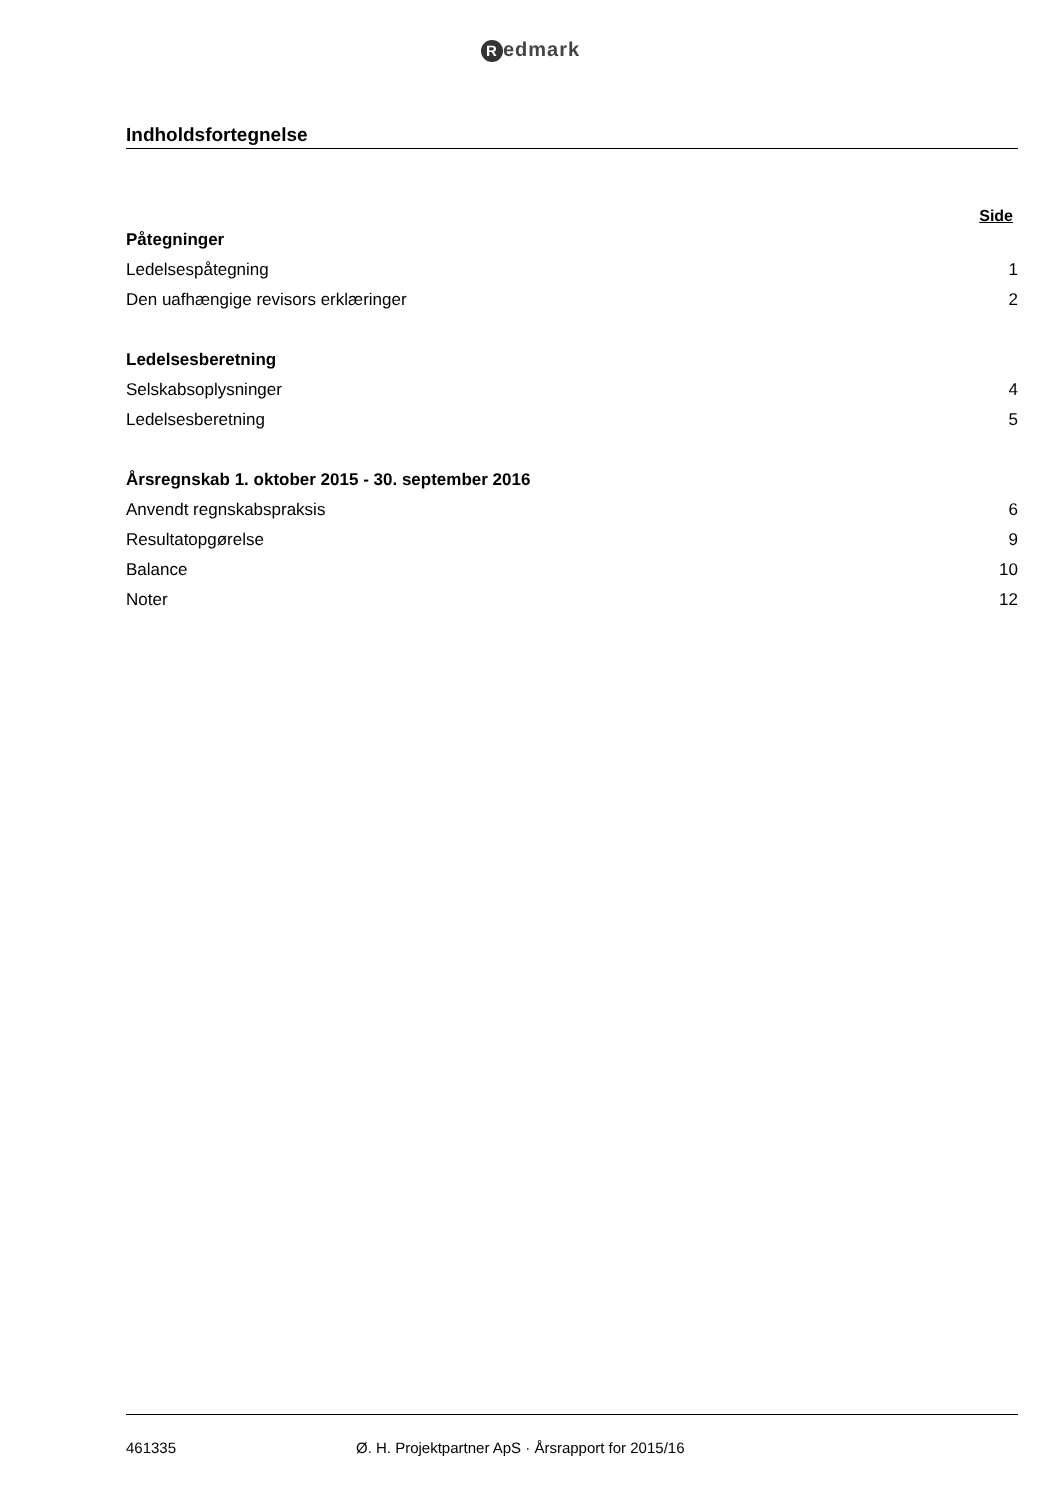Redmark
Indholdsfortegnelse
Side
| Påtegninger | |
| Ledelsespåtegning | 1 |
| Den uafhængige revisors erklæringer | 2 |
| Ledelsesberetning | |
| Selskabsoplysninger | 4 |
| Ledelsesberetning | 5 |
| Årsregnskab 1. oktober 2015 - 30. september 2016 | |
| Anvendt regnskabspraksis | 6 |
| Resultatopgørelse | 9 |
| Balance | 10 |
| Noter | 12 |
461335 Ø. H. Projektpartner ApS · Årsrapport for 2015/16